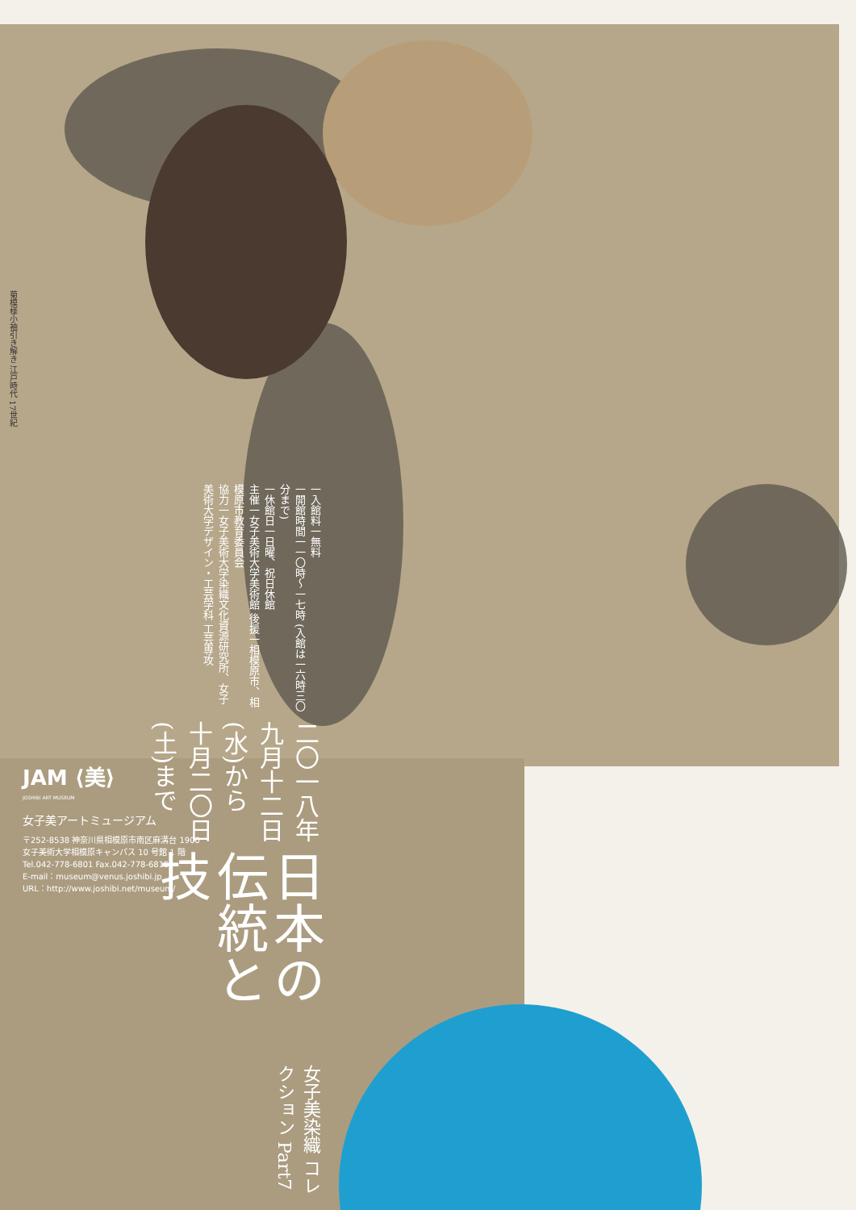菊模様小袖引き解き 江戸時代 17世紀
女子美染織 コレクション Part7
日本の伝統と技
二〇一八年
九月十二日(水)から
十月二〇日(土)まで
一入館料一無料
一開館時間一一〇時〜一七時 (入館は一六時三〇分まで)
一休館日一日曜、祝日休館
主催一女子美術大学美術館 後援一相模原市、相模原市教育委員会
協力一女子美術大学染織文化資源研究所、女子美術大学デザイン・工芸学科 工芸専攻
JAM ⟨美⟩
JOSHIBI ART MUSEUM
女子美アートミュージアム
〒252-8538 神奈川県相模原市南区麻溝台 1900
女子美術大学相模原キャンパス 10 号館 1 階
Tel.042-778-6801 Fax.042-778-6815
E-mail：museum@venus.joshibi.jp
URL：http://www.joshibi.net/museum/